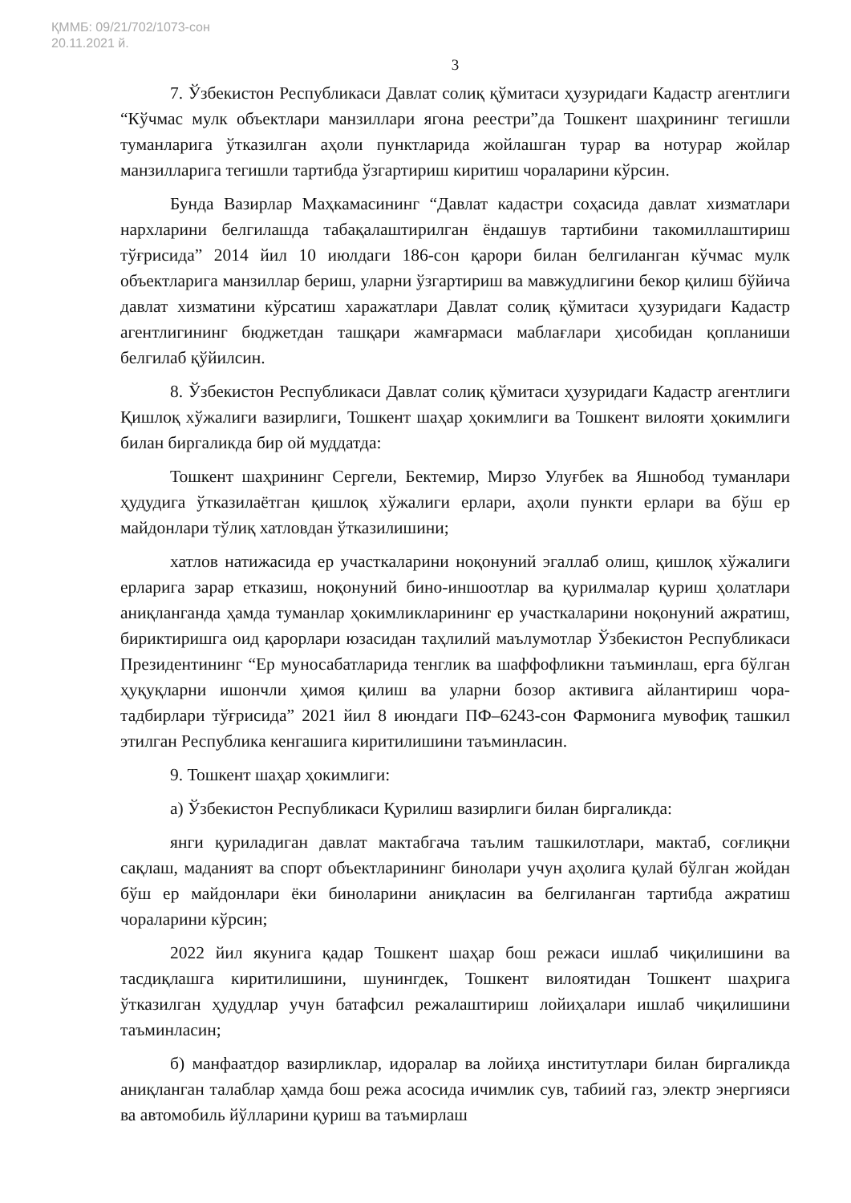ҚММБ: 09/21/702/1073-сон
20.11.2021 й.
3
7. Ўзбекистон Республикаси Давлат солиқ қўмитаси ҳузуридаги Кадастр агентлиги “Кўчмас мулк объектлари манзиллари ягона реестри”да Тошкент шаҳрининг тегишли туманларига ўтказилган аҳоли пунктларида жойлашган турар ва нотурар жойлар манзилларига тегишли тартибда ўзгартириш киритиш чораларини кўрсин.
Бунда Вазирлар Маҳкамасининг “Давлат кадастри соҳасида давлат хизматлари нархларини белгилашда табақалаштирилган ёндашув тартибини такомиллаштириш тўғрисида” 2014 йил 10 июлдаги 186-сон қарори билан белгиланган кўчмас мулк объектларига манзиллар бериш, уларни ўзгартириш ва мавжудлигини бекор қилиш бўйича давлат хизматини кўрсатиш харажатлари Давлат солиқ қўмитаси ҳузуридаги Кадастр агентлигининг бюджетдан ташқари жамғармаси маблағлари ҳисобидан қопланиши белгилаб қўйилсин.
8. Ўзбекистон Республикаси Давлат солиқ қўмитаси ҳузуридаги Кадастр агентлиги Қишлоқ хўжалиги вазирлиги, Тошкент шаҳар ҳокимлиги ва Тошкент вилояти ҳокимлиги билан биргаликда бир ой муддатда:
Тошкент шаҳрининг Сергели, Бектемир, Мирзо Улуғбек ва Яшнобод туманлари ҳудудига ўтказилаётган қишлоқ хўжалиги ерлари, аҳоли пункти ерлари ва бўш ер майдонлари тўлиқ хатловдан ўтказилишини;
хатлов натижасида ер участкаларини ноқонуний эгаллаб олиш, қишлоқ хўжалиги ерларига зарар етказиш, ноқонуний бино-иншоотлар ва қурилмалар қуриш ҳолатлари аниқланганда ҳамда туманлар ҳокимликларининг ер участкаларини ноқонуний ажратиш, бириктиришга оид қарорлари юзасидан таҳлилий маълумотлар Ўзбекистон Республикаси Президентининг “Ер муносабатларида тенглик ва шаффофликни таъминлаш, ерга бўлган ҳуқуқларни ишончли ҳимоя қилиш ва уларни бозор активига айлантириш чора-тадбирлари тўғрисида” 2021 йил 8 июндаги ПФ–6243-сон Фармонига мувофиқ ташкил этилган Республика кенгашига киритилишини таъминласин.
9. Тошкент шаҳар ҳокимлиги:
а) Ўзбекистон Республикаси Қурилиш вазирлиги билан биргаликда:
янги қуриладиган давлат мактабгача таълим ташкилотлари, мактаб, соғлиқни сақлаш, маданият ва спорт объектларининг бинолари учун аҳолига қулай бўлган жойдан бўш ер майдонлари ёки биноларини аниқласин ва белгиланган тартибда ажратиш чораларини кўрсин;
2022 йил якунига қадар Тошкент шаҳар бош режаси ишлаб чиқилишини ва тасдиқлашга киритилишини, шунингдек, Тошкент вилоятидан Тошкент шаҳрига ўтказилган ҳудудлар учун батафсил режалаштириш лойиҳалари ишлаб чиқилишини таъминласин;
б) манфаатдор вазирликлар, идоралар ва лойиҳа институтлари билан биргаликда аниқланган талаблар ҳамда бош режа асосида ичимлик сув, табиий газ, электр энергияси ва автомобиль йўлларини қуриш ва таъмирлаш